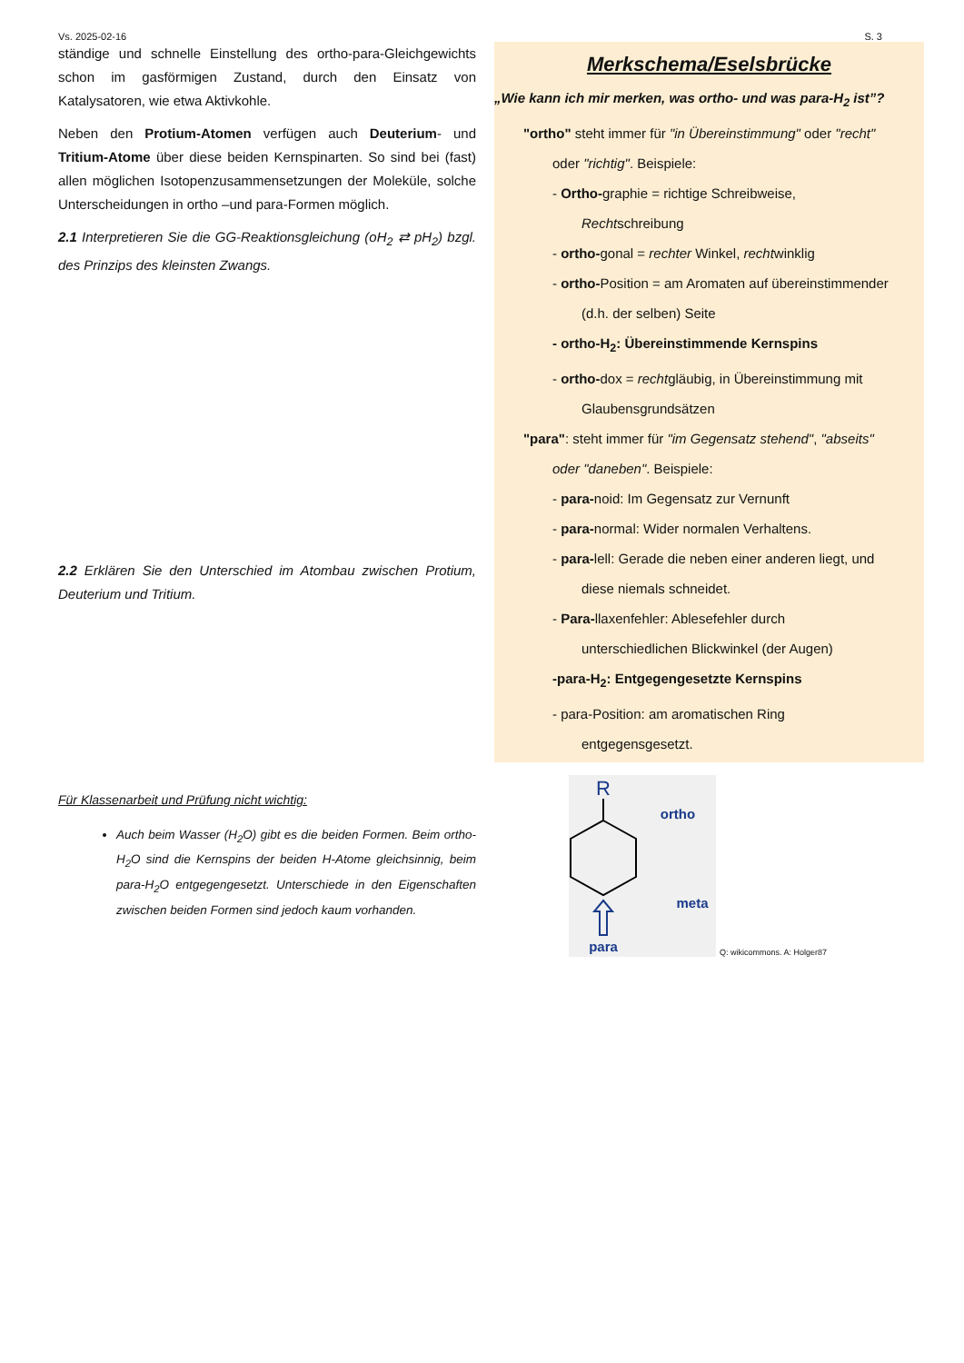Vs. 2025-02-16 S. 3
ständige und schnelle Einstellung des ortho-para-Gleich­gewichts schon im gasförmigen Zustand, durch den Einsatz von Katalysatoren, wie etwa Aktivkohle.
Neben den Protium-Atomen verfügen auch Deuterium- und Tritium-Atome über diese beiden Kernspinarten. So sind bei (fast) allen möglichen Isotopenzusammensetzungen der Mole­küle, solche Unterscheidungen in ortho –und para-Formen möglich.
2.1 Interpretieren Sie die GG-Reaktionsgleichung (oH<sub>2</sub> ⇄ pH<sub>2</sub>) bzgl. des Prinzips des kleinsten Zwangs.
2.2 Erklären Sie den Unterschied im Atombau zwischen Protium, Deuterium und Tritium.
Für Klassenarbeit und Prüfung nicht wichtig:
Auch beim Wasser (H<sub>2</sub>O) gibt es die beiden Formen. Beim ortho-H<sub>2</sub>O sind die Kernspins der beiden H-Atome gleichsinnig, beim para-H<sub>2</sub>O entgegengesetzt. Unterschiede in den Eigenschaften zwischen beiden Formen sind jedoch kaum vorhanden.
Merkschema/Eselsbrücke
„Wie kann ich mir merken, was ortho- und was para-H<sub>2</sub> ist”?
"ortho" steht immer für "in Übereinstimmung" oder "recht"
oder "richtig". Beispiele:
- Ortho-graphie = richtige Schreibweise,
Rechtschreibung
- ortho-gonal = rechter Winkel, rechtwinklig
- ortho-Position = am Aromaten auf übereinstimmender
(d.h. der selben) Seite
- ortho-H<sub>2</sub>: Übereinstimmende Kernspins
- ortho-dox = rechtgläubig, in Übereinstimmung mit
Glaubensgrundsätzen
"para": steht immer für "im Gegensatz stehend", "abseits"
oder "daneben". Beispiele:
- para-noid: Im Gegensatz zur Vernunft
- para-normal: Wider normalen Verhaltens.
- para-lell: Gerade die neben einer anderen liegt, und
diese niemals schneidet.
- Para-llaxenfehler: Ablesefehler durch
unterschiedlichen Blickwinkel (der Augen)
-para-H<sub>2</sub>: Entgegengesetzte Kernspins
- para-Position: am aromatischen Ring
entgegensgesetzt.
R
ortho
meta
para
Q: wikicommons. A: Holger87